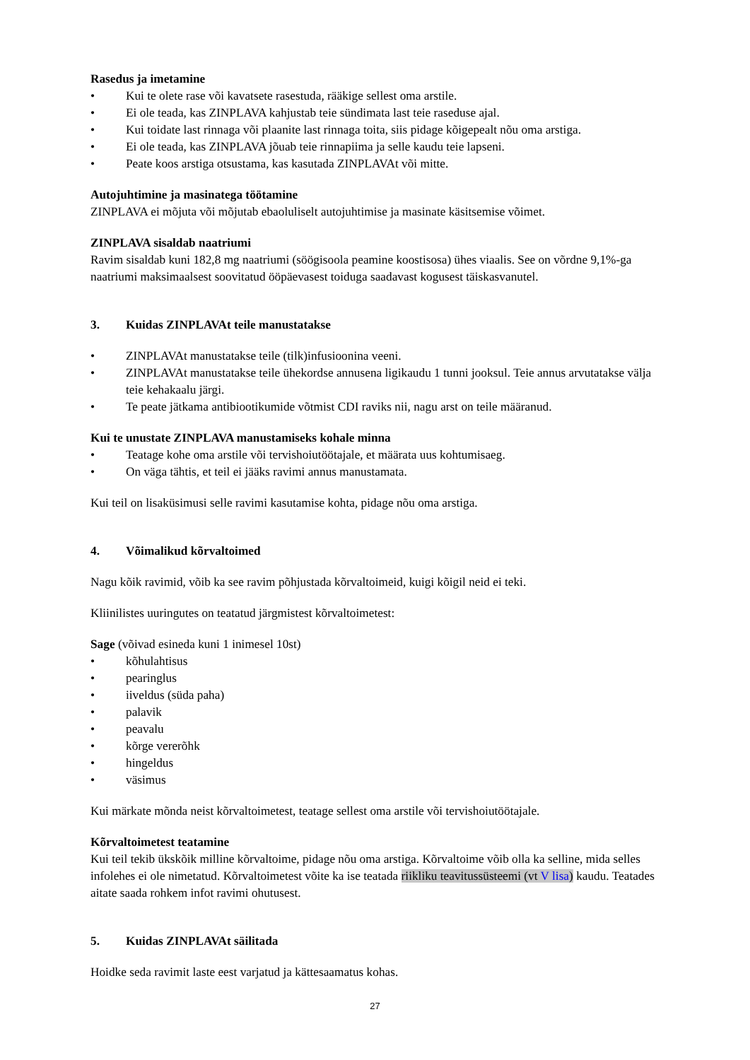Rasedus ja imetamine
• Kui te olete rase või kavatsete rasestuda, rääkige sellest oma arstile.
• Ei ole teada, kas ZINPLAVA kahjustab teie sündimata last teie raseduse ajal.
• Kui toidate last rinnaga või plaanite last rinnaga toita, siis pidage kõigepealt nõu oma arstiga.
• Ei ole teada, kas ZINPLAVA jõuab teie rinnapiima ja selle kaudu teie lapseni.
• Peate koos arstiga otsustama, kas kasutada ZINPLAVAt või mitte.
Autojuhtimine ja masinatega töötamine
ZINPLAVA ei mõjuta või mõjutab ebaoluliselt autojuhtimise ja masinate käsitsemise võimet.
ZINPLAVA sisaldab naatriumi
Ravim sisaldab kuni 182,8 mg naatriumi (söögisoola peamine koostisosa) ühes viaalis. See on võrdne 9,1%-ga naatriumi maksimaalsest soovitatud ööpäevasest toiduga saadavast kogusest täiskasvanutel.
3. Kuidas ZINPLAVAt teile manustatakse
• ZINPLAVAt manustatakse teile (tilk)infusioonina veeni.
• ZINPLAVAt manustatakse teile ühekordse annusena ligikaudu 1 tunni jooksul. Teie annus arvutatakse välja teie kehakaalu järgi.
• Te peate jätkama antibiootikumide võtmist CDI raviks nii, nagu arst on teile määranud.
Kui te unustate ZINPLAVA manustamiseks kohale minna
• Teatage kohe oma arstile või tervishoiutöötajale, et määrata uus kohtumisaeg.
• On väga tähtis, et teil ei jääks ravimi annus manustamata.
Kui teil on lisaküsimusi selle ravimi kasutamise kohta, pidage nõu oma arstiga.
4. Võimalikud kõrvaltoimed
Nagu kõik ravimid, võib ka see ravim põhjustada kõrvaltoimeid, kuigi kõigil neid ei teki.
Kliinilistes uuringutes on teatatud järgmistest kõrvaltoimetest:
Sage (võivad esineda kuni 1 inimesel 10st)
• kõhulahtisus
• pearinglus
• iiveldus (süda paha)
• palavik
• peavalu
• kõrge vererõhk
• hingeldus
• väsimus
Kui märkate mõnda neist kõrvaltoimetest, teatage sellest oma arstile või tervishoiutöötajale.
Kõrvaltoimetest teatamine
Kui teil tekib ükskõik milline kõrvaltoime, pidage nõu oma arstiga. Kõrvaltoime võib olla ka selline, mida selles infolehes ei ole nimetatud. Kõrvaltoimetest võite ka ise teatada riikliku teavitussüsteemi (vt V lisa) kaudu. Teatades aitate saada rohkem infot ravimi ohutusest.
5. Kuidas ZINPLAVAt säilitada
Hoidke seda ravimit laste eest varjatud ja kättesaamatus kohas.
27